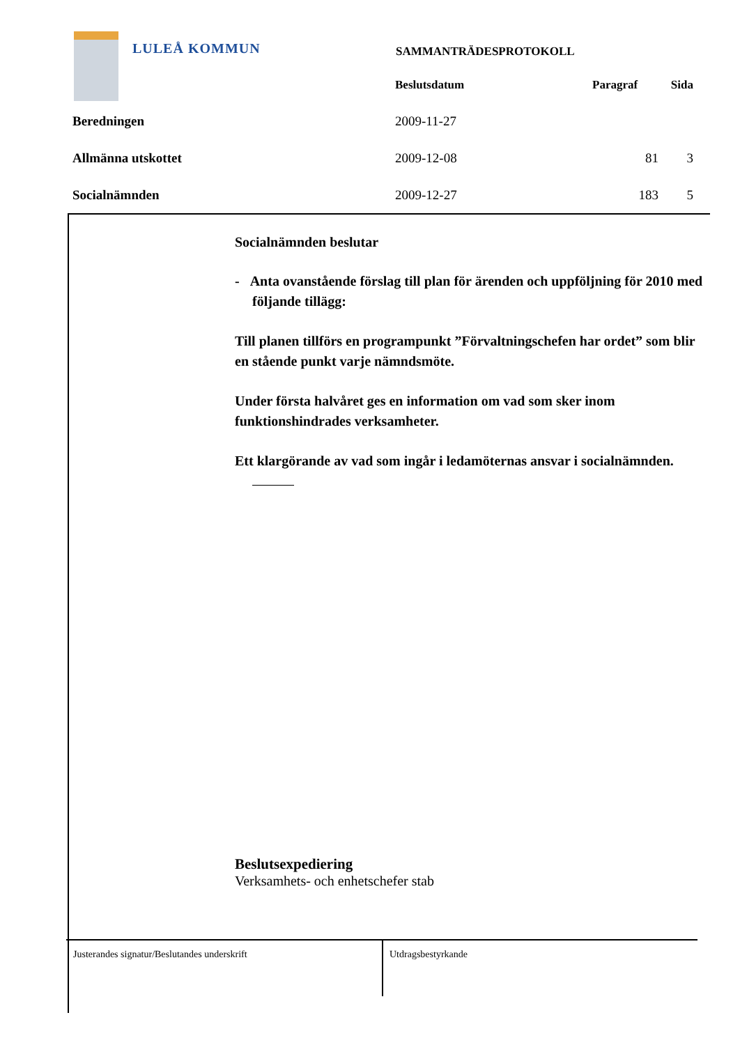LULEÅ KOMMUN SAMMANTRÄDESPROTOKOLL
| | Beslutsdatum | Paragraf | Sida |
| --- | --- | --- | --- |
| Beredningen | 2009-11-27 | | |
| Allmänna utskottet | 2009-12-08 | 81 | 3 |
| Socialnämnden | 2009-12-27 | 183 | 5 |
Socialnämnden beslutar
- Anta ovanstående förslag till plan för ärenden och uppföljning för 2010 med följande tillägg:
Till planen tillförs en programpunkt ”Förvaltningschefen har ordet” som blir en stående punkt varje nämndsmöte.
Under första halvåret ges en information om vad som sker inom funktionshindrades verksamheter.
Ett klargörande av vad som ingår i ledamöternas ansvar i socialnämnden.
Beslutsexpediering
Verksamhets- och enhetschefer stab
Justerandes signatur/Beslutandes underskrift
Utdragsbestyrkande